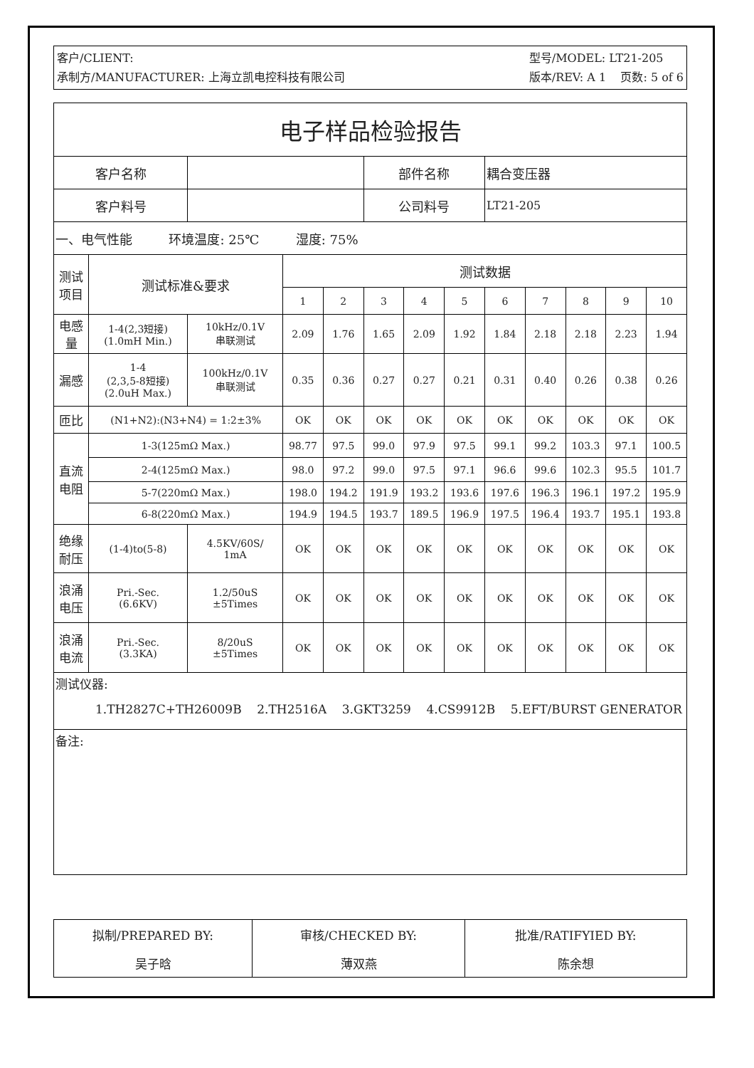客户/CLIENT:
承制方/MANUFACTURER: 上海立凯电控科技有限公司
型号/MODEL: LT21-205
版本/REV: A 1 页数: 5 of 6
| 电子样品检验报告 | | | | | | | | | | | | |
| 客户名称 | | | | | 部件名称 | | | 耦合变压器 | | | | |
| 客户料号 | | | | | 公司料号 | | | LT21-205 | | | | |
| 一、电气性能 环境温度: 25℃ 湿度: 75% | | | | | | | | | | | | |
| 测试 项目 | 测试标准&要求 | | 测试数据 | | | | | | | | | |
| | | | 1 | 2 | 3 | 4 | 5 | 6 | 7 | 8 | 9 | 10 |
| 电感 量 | 1-4(2,3短接) (1.0mH Min.) | 10kHz/0.1V 串联测试 | 2.09 | 1.76 | 1.65 | 2.09 | 1.92 | 1.84 | 2.18 | 2.18 | 2.23 | 1.94 |
| 漏感 | 1-4 (2,3,5-8短接) (2.0uH Max.) | 100kHz/0.1V 串联测试 | 0.35 | 0.36 | 0.27 | 0.27 | 0.21 | 0.31 | 0.40 | 0.26 | 0.38 | 0.26 |
| 匝比 | (N1+N2):(N3+N4) = 1:2±3% | | OK | OK | OK | OK | OK | OK | OK | OK | OK | OK |
| 直流 电阻 | 1-3(125mΩ Max.) | | 98.77 | 97.5 | 99.0 | 97.9 | 97.5 | 99.1 | 99.2 | 103.3 | 97.1 | 100.5 |
| | 2-4(125mΩ Max.) | | 98.0 | 97.2 | 99.0 | 97.5 | 97.1 | 96.6 | 99.6 | 102.3 | 95.5 | 101.7 |
| | 5-7(220mΩ Max.) | | 198.0 | 194.2 | 191.9 | 193.2 | 193.6 | 197.6 | 196.3 | 196.1 | 197.2 | 195.9 |
| | 6-8(220mΩ Max.) | | 194.9 | 194.5 | 193.7 | 189.5 | 196.9 | 197.5 | 196.4 | 193.7 | 195.1 | 193.8 |
| 绝缘 耐压 | (1-4)to(5-8) | 4.5KV/60S/ 1mA | OK | OK | OK | OK | OK | OK | OK | OK | OK | OK |
| 浪涌 电压 | Pri.-Sec. (6.6KV) | 1.2/50uS ±5Times | OK | OK | OK | OK | OK | OK | OK | OK | OK | OK |
| 浪涌 电流 | Pri.-Sec. (3.3KA) | 8/20uS ±5Times | OK | OK | OK | OK | OK | OK | OK | OK | OK | OK |
| 测试仪器: 1.TH2827C+TH26009B 2.TH2516A 3.GKT3259 4.CS9912B 5.EFT/BURST GENERATOR | | | | | | | | | | | | |
| 备注: | | | | | | | | | | | | |
| 拟制/PREPARED BY: | 审核/CHECKED BY: | 批准/RATIFYIED BY: |
| 吴子晗 | 薄双燕 | 陈余想 |